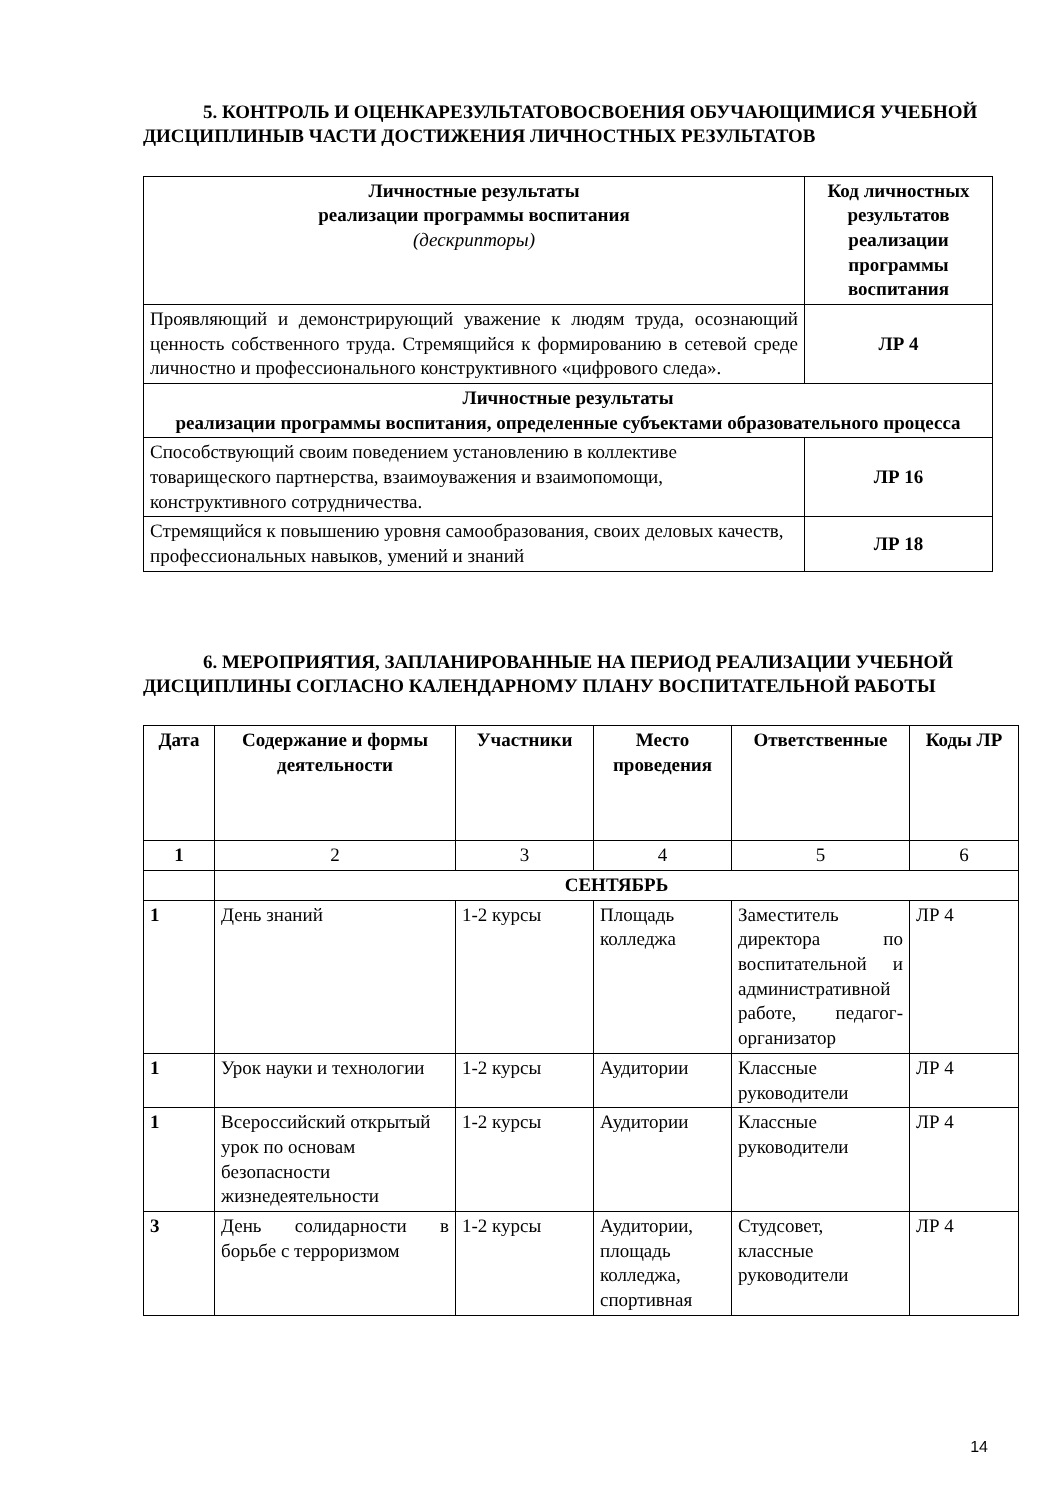5. КОНТРОЛЬ И ОЦЕНКАРЕЗУЛЬТАТОВОСВОЕНИЯ ОБУЧАЮЩИМИСЯ УЧЕБНОЙ ДИСЦИПЛИНЫВ ЧАСТИ ДОСТИЖЕНИЯ ЛИЧНОСТНЫХ РЕЗУЛЬТАТОВ
| Личностные результаты реализации программы воспитания (дескрипторы) | Код личностных результатов реализации программы воспитания |
| --- | --- |
| Проявляющий и демонстрирующий уважение к людям труда, осознающий ценность собственного труда. Стремящийся к формированию в сетевой среде личностно и профессионального конструктивного «цифрового следа». | ЛР 4 |
| Личностные результаты реализации программы воспитания, определенные субъектами образовательного процесса | |
| Способствующий своим поведением установлению в коллективе товарищеского партнерства, взаимоуважения и взаимопомощи, конструктивного сотрудничества. | ЛР 16 |
| Стремящийся к повышению уровня самообразования, своих деловых качеств, профессиональных навыков, умений и знаний | ЛР 18 |
6. МЕРОПРИЯТИЯ, ЗАПЛАНИРОВАННЫЕ НА ПЕРИОД РЕАЛИЗАЦИИ УЧЕБНОЙ ДИСЦИПЛИНЫ СОГЛАСНО КАЛЕНДАРНОМУ ПЛАНУ ВОСПИТАТЕЛЬНОЙ РАБОТЫ
| Дата | Содержание и формы деятельности | Участники | Место проведения | Ответственные | Коды ЛР |
| --- | --- | --- | --- | --- | --- |
| 1 | 2 | 3 | 4 | 5 | 6 |
| | СЕНТЯБРЬ | | | | |
| 1 | День знаний | 1-2 курсы | Площадь колледжа | Заместитель директора по воспитательной и административной работе, педагог-организатор | ЛР 4 |
| 1 | Урок науки и технологии | 1-2 курсы | Аудитории | Классные руководители | ЛР 4 |
| 1 | Всероссийский открытый урок по основам безопасности жизнедеятельности | 1-2 курсы | Аудитории | Классные руководители | ЛР 4 |
| 3 | День солидарности в борьбе с терроризмом | 1-2 курсы | Аудитории, площадь колледжа, спортивная | Студсовет, классные руководители | ЛР 4 |
14